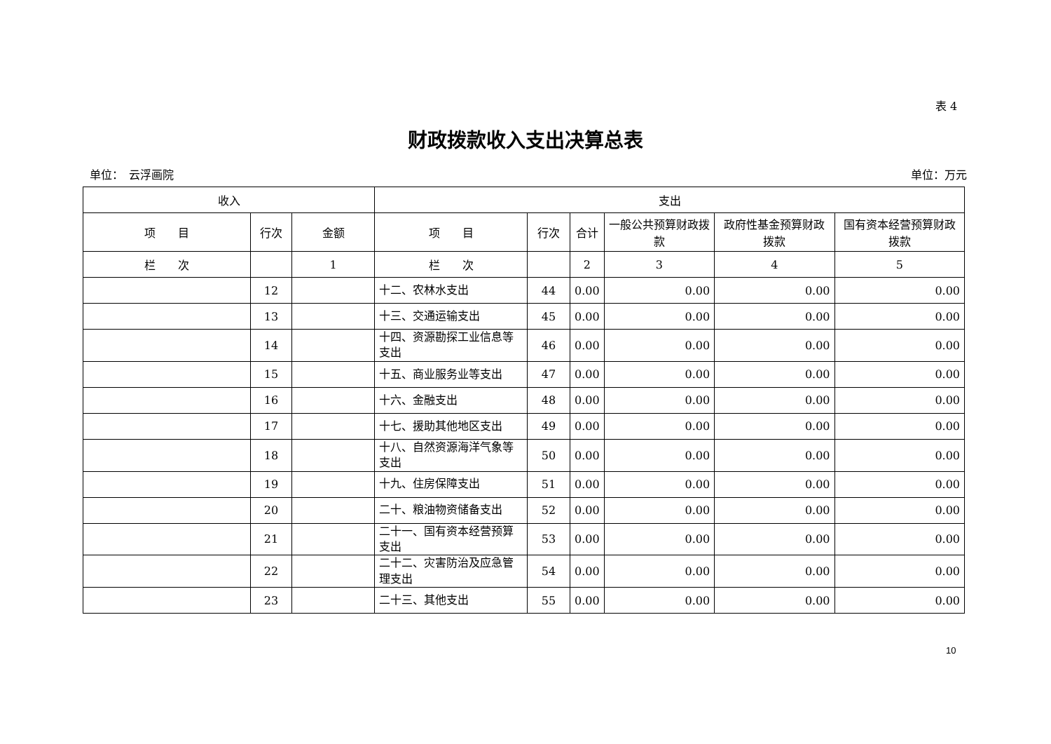表 4
财政拨款收入支出决算总表
单位：　云浮画院 单位：万元
| 收入 | | | 支出 | | | | | |
| --- | --- | --- | --- | --- | --- | --- | --- | --- |
| 项 目 | 行次 | 金额 | 项 目 | 行次 | 合计 | 一般公共预算财政拨款 | 政府性基金预算财政拨款 | 国有资本经营预算财政拨款 |
| 栏 次 | | 1 | 栏 次 | | 2 | 3 | 4 | 5 |
| | 12 | | 十二、农林水支出 | 44 | 0.00 | 0.00 | 0.00 | 0.00 |
| | 13 | | 十三、交通运输支出 | 45 | 0.00 | 0.00 | 0.00 | 0.00 |
| | 14 | | 十四、资源勘探工业信息等支出 | 46 | 0.00 | 0.00 | 0.00 | 0.00 |
| | 15 | | 十五、商业服务业等支出 | 47 | 0.00 | 0.00 | 0.00 | 0.00 |
| | 16 | | 十六、金融支出 | 48 | 0.00 | 0.00 | 0.00 | 0.00 |
| | 17 | | 十七、援助其他地区支出 | 49 | 0.00 | 0.00 | 0.00 | 0.00 |
| | 18 | | 十八、自然资源海洋气象等支出 | 50 | 0.00 | 0.00 | 0.00 | 0.00 |
| | 19 | | 十九、住房保障支出 | 51 | 0.00 | 0.00 | 0.00 | 0.00 |
| | 20 | | 二十、粮油物资储备支出 | 52 | 0.00 | 0.00 | 0.00 | 0.00 |
| | 21 | | 二十一、国有资本经营预算支出 | 53 | 0.00 | 0.00 | 0.00 | 0.00 |
| | 22 | | 二十二、灾害防治及应急管理支出 | 54 | 0.00 | 0.00 | 0.00 | 0.00 |
| | 23 | | 二十三、其他支出 | 55 | 0.00 | 0.00 | 0.00 | 0.00 |
10